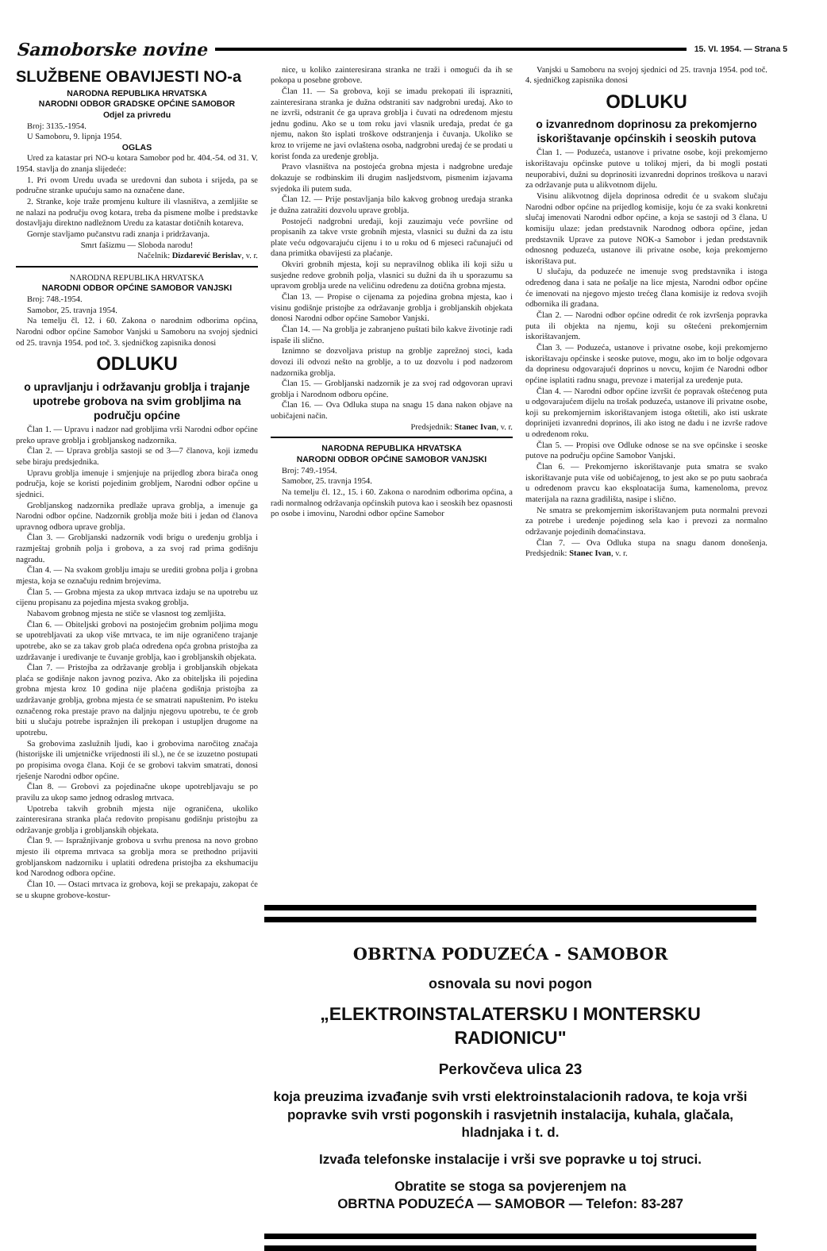Samoborske novine 15. VI. 1954. — Strana 5
SLUŽBENE OBAVIJESTI NO-a
NARODNA REPUBLIKA HRVATSKA
NARODNI ODBOR GRADSKE OPĆINE SAMOBOR
Odjel za privredu
Broj: 3135.-1954.
U Samoboru, 9. lipnja 1954.
OGLAS
Ured za katastar pri NO-u kotara Samobor pod br. 404.-54. od 31. V. 1954. stavlja do znanja slijedeće:
1. Pri ovom Uredu uvađa se uredovni dan subota i srijeda, pa se područne stranke upućuju samo na označene dane.
2. Stranke, koje traže promjenu kulture ili vlasništva, a zemljište se ne nalazi na području ovog kotara, treba da pismene molbe i predstavke dostavljaju direktno nadležnom Uredu za katastar dotičnih kotareva.
Gornje stavljamo pučanstvu radi znanja i pridržavanja.
Smrt fašizmu — Sloboda narodu!
Načelnik: Dizdarević Berislav, v. r.
NARODNA REPUBLIKA HRVATSKA
NARODNI ODBOR OPĆINE SAMOBOR VANJSKI
Broj: 748.-1954.
Samobor, 25. travnja 1954.
Na temelju čl. 12. i 60. Zakona o narodnim odborima općina, Narodni odbor općine Samobor Vanjski u Samoboru na svojoj sjednici od 25. travnja 1954. pod toč. 3. sjedničkog zapisnika donosi
ODLUKU
o upravljanju i održavanju groblja i trajanje upotrebe grobova na svim grobljima na području općine
Član 1. — Upravu i nadzor nad grobljima vrši Narodni odbor općine preko uprave groblja i grobljanskog nadzornika.
Član 2. — Uprava groblja sastoji se od 3—7 članova, koji između sebe biraju predsjednika.
Upravu groblja imenuje i smjenjuje na prijedlog zbora birača onog područja, koje se koristi pojedinim grobljem, Narodni odbor općine u sjednici.
Grobljanskog nadzornika predlaže uprava groblja, a imenuje ga Narodni odbor općine. Nadzornik groblja može biti i jedan od članova upravnog odbora uprave groblja.
Član 3. — Grobljanski nadzornik vodi brigu o uređenju groblja i razmještaj grobnih polja i grobova, a za svoj rad prima godišnju nagradu.
Član 4. — Na svakom groblju imaju se urediti grobna polja i grobna mjesta, koja se označuju rednim brojevima.
Član 5. — Grobna mjesta za ukop mrtvaca izdaju se na upotrebu uz cijenu propisanu za pojedina mjesta svakog groblja.
Nabavom grobnog mjesta ne stiče se vlasnost tog zemljišta.
Član 6. — Obiteljski grobovi na postojećim grobnim poljima mogu se upotrebljavati za ukop više mrtvaca, te im nije ograničeno trajanje upotrebe, ako se za takav grob plaća određena opća grobna pristojba za uzdržavanje i uređivanje te čuvanje groblja, kao i grobljanskih objekata.
Član 7. — Pristojba za održavanje groblja i grobljanskih objekata plaća se godišnje nakon javnog poziva. Ako za obiteljska ili pojedina grobna mjesta kroz 10 godina nije plaćena godišnja pristojba za uzdržavanje groblja, grobna mjesta će se smatrati napuštenim. Po isteku označenog roka prestaje pravo na daljnju njegovu upotrebu, te će grob biti u slučaju potrebe ispražnjen ili prekopan i ustupljen drugome na upotrebu.
Sa grobovima zaslužnih ljudi, kao i grobovima naročitog značaja (historijske ili umjetničke vrijednosti ili sl.), ne će se izuzetno postupati po propisima ovoga člana. Koji će se grobovi takvim smatrati, donosi rješenje Narodni odbor općine.
Član 8. — Grobovi za pojedinačne ukope upotrebljavaju se po pravilu za ukop samo jednog odraslog mrtvaca.
Upotreba takvih grobnih mjesta nije ograničena, ukoliko zainteresirana stranka plaća redovito propisanu godišnju pristojbu za održavanje groblja i grobljanskih objekata.
Član 9. — Ispražnjivanje grobova u svrhu prenosa na novo grobno mjesto ili otprema mrtvaca sa groblja mora se prethodno prijaviti grobljanskom nadzorniku i uplatiti određena pristojba za ekshumaciju kod Narodnog odbora općine.
Član 10. — Ostaci mrtvaca iz grobova, koji se prekapaju, zakopat će se u skupne grobove-kostur-
nice, u koliko zainteresirana stranka ne traži i omogući da ih se pokopa u posebne grobove.
Član 11. — Sa grobova, koji se imadu prekopati ili isprazniti, zainteresirana stranka je dužna odstraniti sav nadgrobni uređaj. Ako to ne izvrši, odstranit će ga uprava groblja i čuvati na određenom mjestu jednu godinu. Ako se u tom roku javi vlasnik uređaja, predat će ga njemu, nakon što isplati troškove odstranjenja i čuvanja. Ukoliko se kroz to vrijeme ne javi ovlaštena osoba, nadgrobni uređaj će se prodati u korist fonda za uređenje groblja.
Pravo vlasništva na postojeća grobna mjesta i nadgrobne uređaje dokazuje se rodbinskim ili drugim nasljedstvom, pismenim izjavama svjedoka ili putem suda.
Član 12. — Prije postavljanja bilo kakvog grobnog uređaja stranka je dužna zatražiti dozvolu uprave groblja.
Postojeći nadgrobni uređaji, koji zauzimaju veće površine od propisanih za takve vrste grobnih mjesta, vlasnici su dužni da za istu plate veću odgovarajuću cijenu i to u roku od 6 mjeseci računajući od dana primitka obavijesti za plaćanje.
Okviri grobnih mjesta, koji su nepravilnog oblika ili koji sižu u susjedne redove grobnih polja, vlasnici su dužni da ih u sporazumu sa upravom groblja urede na veličinu određenu za dotična grobna mjesta.
Član 13. — Propise o cijenama za pojedina grobna mjesta, kao i visinu godišnje pristojbe za održavanje groblja i grobljanskih objekata donosi Narodni odbor općine Samobor Vanjski.
Član 14. — Na groblja je zabranjeno puštati bilo kakve životinje radi ispaše ili slično.
Iznimno se dozvoljava pristup na groblje zaprežnoj stoci, kada dovozi ili odvozi nešto na groblje, a to uz dozvolu i pod nadzorom nadzornika groblja.
Član 15. — Grobljanski nadzornik je za svoj rad odgovoran upravi groblja i Narodnom odboru općine.
Član 16. — Ova Odluka stupa na snagu 15 dana nakon objave na uobičajeni način.
Predsjednik: Stanec Ivan, v. r.
NARODNA REPUBLIKA HRVATSKA
NARODNI ODBOR OPĆINE SAMOBOR VANJSKI
Broj: 749.-1954.
Samobor, 25. travnja 1954.
Na temelju čl. 12., 15. i 60. Zakona o narodnim odborima općina, a radi normalnog održavanja općinskih putova kao i seoskih bez opasnosti po osobe i imovinu, Narodni odbor općine Samobor
Vanjski u Samoboru na svojoj sjednici od 25. travnja 1954. pod toč. 4. sjedničkog zapisnika donosi
ODLUKU
o izvanrednom doprinosu za prekomjerno iskorištavanje općinskih i seoskih putova
Član 1. — Poduzeća, ustanove i privatne osobe, koji prekomjerno iskorištavaju općinske putove u tolikoj mjeri, da bi mogli postati neuporabivi, dužni su doprinositi izvanredni doprinos troškova u naravi za održavanje puta u alikvotnom dijelu.
Visinu alikvotnog dijela doprinosa odredit će u svakom slučaju Narodni odbor općine na prijedlog komisije, koju će za svaki konkretni slučaj imenovati Narodni odbor općine, a koja se sastoji od 3 člana. U komisiju ulaze: jedan predstavnik Narodnog odbora općine, jedan predstavnik Uprave za putove NOK-a Samobor i jedan predstavnik odnosnog poduzeća, ustanove ili privatne osobe, koja prekomjerno iskorištava put.
U slučaju, da poduzeće ne imenuje svog predstavnika i istoga određenog dana i sata ne pošalje na lice mjesta, Narodni odbor općine će imenovati na njegovo mjesto trećeg člana komisije iz redova svojih odbornika ili građana.
Član 2. — Narodni odbor općine odredit će rok izvršenja popravka puta ili objekta na njemu, koji su oštećeni prekomjernim iskorištavanjem.
Član 3. — Poduzeća, ustanove i privatne osobe, koji prekomjerno iskorištavaju općinske i seoske putove, mogu, ako im to bolje odgovara da doprinesu odgovarajući doprinos u novcu, kojim će Narodni odbor općine isplatiti radnu snagu, prevoze i materijal za uređenje puta.
Član 4. — Narodni odbor općine izvršit će popravak oštećenog puta u odgovarajućem dijelu na trošak poduzeća, ustanove ili privatne osobe, koji su prekomjernim iskorištavanjem istoga oštetili, ako isti uskrate doprinijeti izvanredni doprinos, ili ako istog ne dadu i ne izvrše radove u određenom roku.
Član 5. — Propisi ove Odluke odnose se na sve općinske i seoske putove na području općine Samobor Vanjski.
Član 6. — Prekomjerno iskorištavanje puta smatra se svako iskorištavanje puta više od uobičajenog, to jest ako se po putu saobraća u određenom pravcu kao eksploatacija šuma, kamenoloma, prevoz materijala na razna gradilišta, nasipe i slično.
Ne smatra se prekomjernim iskorištavanjem puta normalni prevozi za potrebe i uređenje pojedinog sela kao i prevozi za normalno održavanje pojedinih domaćinstava.
Član 7. — Ova Odluka stupa na snagu danom donošenja. Predsjednik: Stanec Ivan, v. r.
OBRTNA PODUZEĆA - SAMOBOR
osnovala su novi pogon
„ELEKTROINSTALATERSKU I MONTERSKU RADIONICU"
Perkovčeva ulica 23
koja preuzima izvađanje svih vrsti elektroinstalacionih radova, te koja vrši popravke svih vrsti pogonskih i rasvjetnih instalacija, kuhala, glačala, hladnjaka i t. d.
Izvađa telefonske instalacije i vrši sve popravke u toj struci.
Obratite se stoga sa povjerenjem na
OBRTNA PODUZEĆA — SAMOBOR — Telefon: 83-287